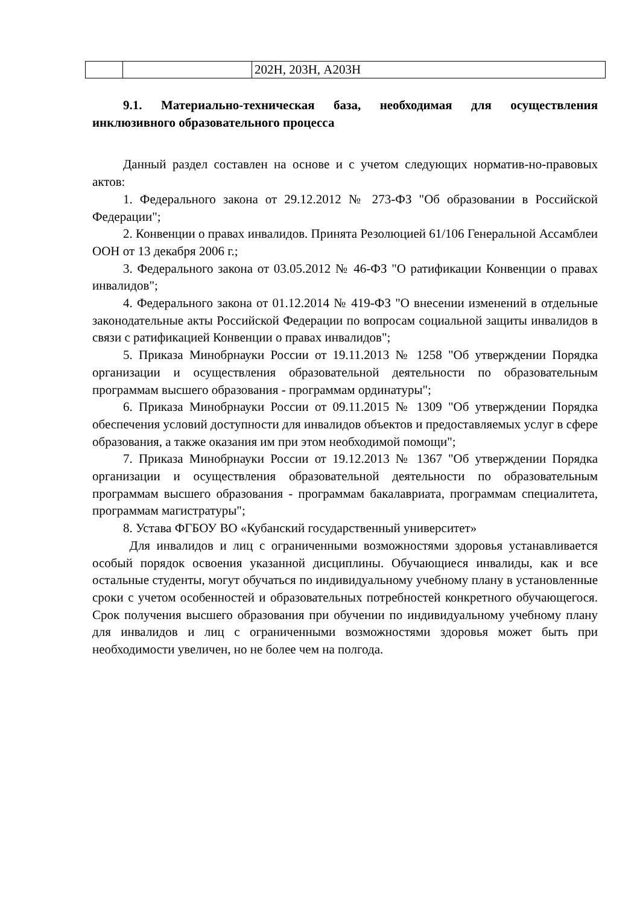| | | 202Н, 203Н, А203Н |
9.1. Материально-техническая база, необходимая для осуществления инклюзивного образовательного процесса
Данный раздел составлен на основе и с учетом следующих норматив-но-правовых актов:
1. Федерального закона от 29.12.2012 № 273-ФЗ "Об образовании в Российской Федерации";
2. Конвенции о правах инвалидов. Принята Резолюцией 61/106 Генеральной Ассамблеи ООН от 13 декабря 2006 г.;
3. Федерального закона от 03.05.2012 № 46-ФЗ "О ратификации Конвенции о правах инвалидов";
4. Федерального закона от 01.12.2014 № 419-ФЗ "О внесении изменений в отдельные законодательные акты Российской Федерации по вопросам социальной защиты инвалидов в связи с ратификацией Конвенции о правах инвалидов";
5. Приказа Минобрнауки России от 19.11.2013 № 1258 "Об утверждении Порядка организации и осуществления образовательной деятельности по образовательным программам высшего образования - программам ординатуры";
6. Приказа Минобрнауки России от 09.11.2015 № 1309 "Об утверждении Порядка обеспечения условий доступности для инвалидов объектов и предоставляемых услуг в сфере образования, а также оказания им при этом необходимой помощи";
7. Приказа Минобрнауки России от 19.12.2013 № 1367 "Об утверждении Порядка организации и осуществления образовательной деятельности по образовательным программам высшего образования - программам бакалавриата, программам специалитета, программам магистратуры";
8. Устава ФГБОУ ВО «Кубанский государственный университет»
Для инвалидов и лиц с ограниченными возможностями здоровья устанавливается особый порядок освоения указанной дисциплины. Обучающиеся инвалиды, как и все остальные студенты, могут обучаться по индивидуальному учебному плану в установленные сроки с учетом особенностей и образовательных потребностей конкретного обучающегося. Срок получения высшего образования при обучении по индивидуальному учебному плану для инвалидов и лиц с ограниченными возможностями здоровья может быть при необходимости увеличен, но не более чем на полгода.